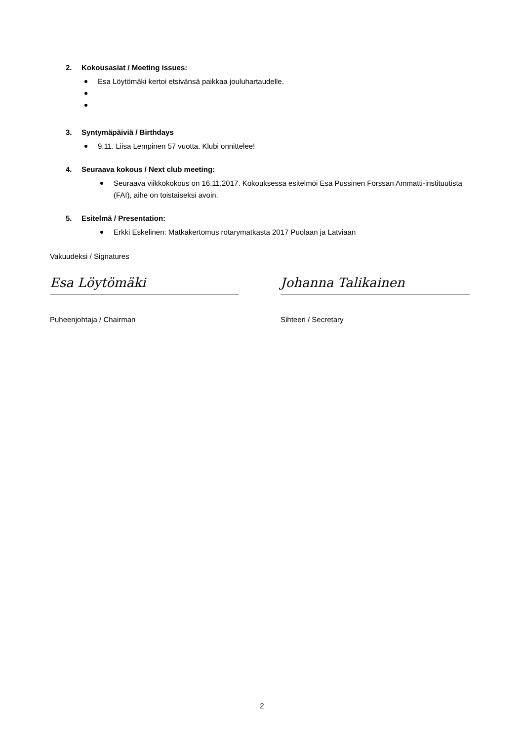2. Kokousasiat / Meeting issues:
Esa Löytömäki kertoi etsivänsä paikkaa jouluhartaudelle.
3. Syntymäpäiviä / Birthdays
9.11. Liisa Lempinen 57 vuotta. Klubi onnittelee!
4. Seuraava kokous / Next club meeting:
Seuraava viikkokokous on 16.11.2017. Kokouksessa esitelmöi Esa Pussinen Forssan Ammatti-instituutista (FAI), aihe on toistaiseksi avoin.
5. Esitelmä / Presentation:
Erkki Eskelinen: Matkakertomus rotarymatkasta 2017 Puolaan ja Latviaan
Vakuudeksi / Signatures
Esa Löytömäki
Puheenjohtaja / Chairman
Johanna Talikainen
Sihteeri / Secretary
2